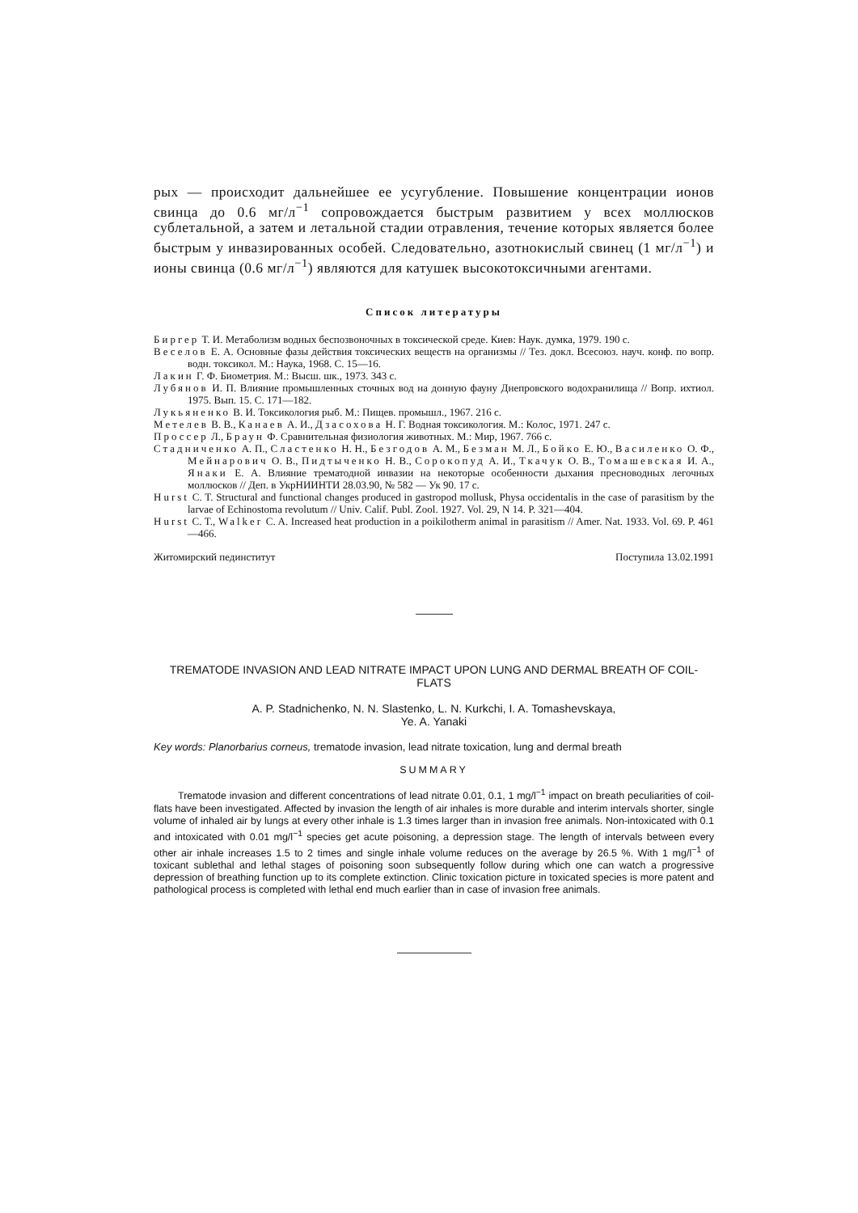рых — происходит дальнейшее ее усугубление. Повышение концентрации ионов свинца до 0.6 мг/л<sup>−1</sup> сопровождается быстрым развитием у всех моллюсков сублетальной, а затем и летальной стадии отравления, течение которых является более быстрым у инвазированных особей. Следовательно, азотнокислый свинец (1 мг/л<sup>−1</sup>) и ионы свинца (0.6 мг/л<sup>−1</sup>) являются для катушек высокотоксичными агентами.
Список литературы
Биргер Т. И. Метаболизм водных беспозвоночных в токсической среде. Киев: Наук. думка, 1979. 190 с.
Веселов Е. А. Основные фазы действия токсических веществ на организмы // Тез. докл. Всесоюз. науч. конф. по вопр. водн. токсикол. М.: Наука, 1968. С. 15—16.
Лакин Г. Ф. Биометрия. М.: Высш. шк., 1973. 343 с.
Лубянов И. П. Влияние промышленных сточных вод на донную фауну Днепровского водохранилища // Вопр. ихтиол. 1975. Вып. 15. С. 171—182.
Лукьяненко В. И. Токсикология рыб. М.: Пищев. промышл., 1967. 216 с.
Метелев В. В., Канаев А. И., Дзасохова Н. Г. Водная токсикология. М.: Колос, 1971. 247 с.
Проссер Л., Браун Ф. Сравнительная физиология животных. М.: Мир, 1967. 766 с.
Стадниченко А. П., Сластенко Н. Н., Безгодов А. М., Безман М. Л., Бойко Е. Ю., Василенко О. Ф., Мейнарович О. В., Пидтыченко Н. В., Сорокопуд А. И., Ткачук О. В., Томашевская И. А., Янаки Е. А. Влияние трематодной инвазии на некоторые особенности дыхания пресноводных легочных моллюсков // Деп. в УкрНИИНТИ 28.03.90, № 582 — Ук 90. 17 с.
Hurst C. T. Structural and functional changes produced in gastropod mollusk, Physa occidentalis in the case of parasitism by the larvae of Echinostoma revolutum // Univ. Calif. Publ. Zool. 1927. Vol. 29, N 14. P. 321—404.
Hurst C. T., Walker C. A. Increased heat production in a poikilotherm animal in parasitism // Amer. Nat. 1933. Vol. 69. P. 461—466.
Житомирский пединститут Поступила 13.02.1991
TREMATODE INVASION AND LEAD NITRATE IMPACT UPON LUNG AND DERMAL BREATH OF COIL-FLATS
A. P. Stadnichenko, N. N. Slastenko, L. N. Kurkchi, I. A. Tomashevskaya,
Ye. A. Yanaki
Key words: Planorbarius corneus, trematode invasion, lead nitrate toxication, lung and dermal breath
SUMMARY
Trematode invasion and different concentrations of lead nitrate 0.01, 0.1, 1 mg/l<sup>−1</sup> impact on breath peculiarities of coil-flats have been investigated. Affected by invasion the length of air inhales is more durable and interim intervals shorter, single volume of inhaled air by lungs at every other inhale is 1.3 times larger than in invasion free animals. Non-intoxicated with 0.1 and intoxicated with 0.01 mg/l<sup>−1</sup> species get acute poisoning, a depression stage. The length of intervals between every other air inhale increases 1.5 to 2 times and single inhale volume reduces on the average by 26.5 %. With 1 mg/l<sup>−1</sup> of toxicant sublethal and lethal stages of poisoning soon subsequently follow during which one can watch a progressive depression of breathing function up to its complete extinction. Clinic toxication picture in toxicated species is more patent and pathological process is completed with lethal end much earlier than in case of invasion free animals.